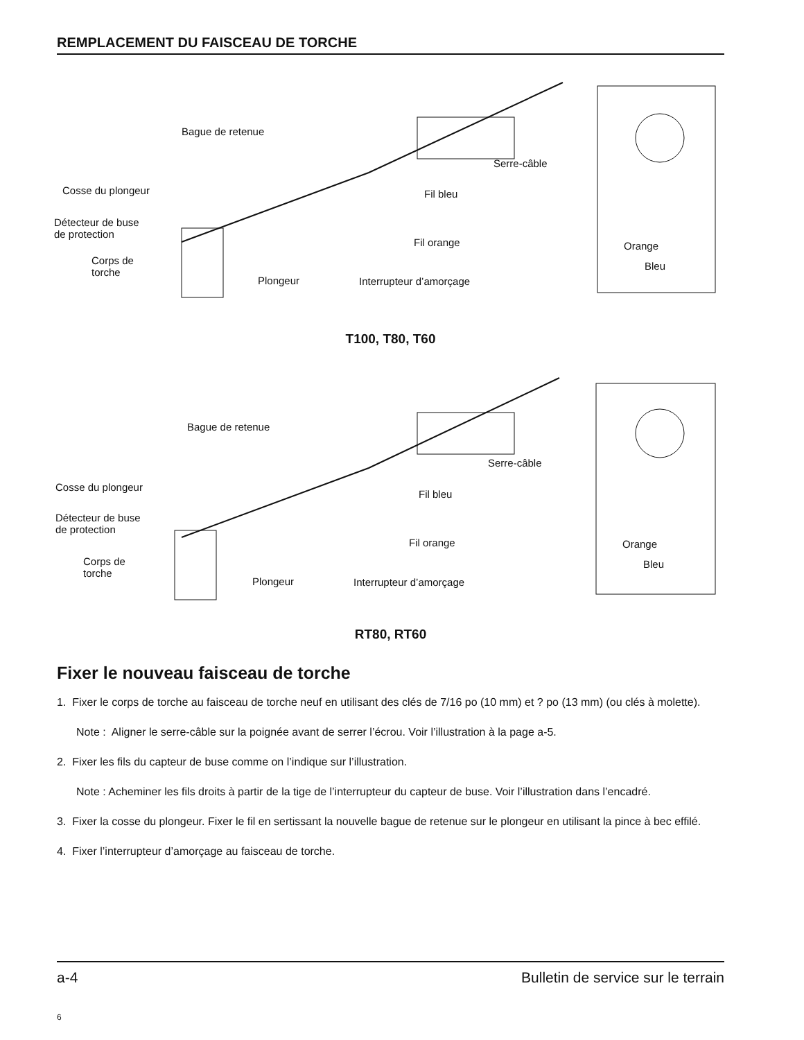REMPLACEMENT DU FAISCEAU DE TORCHE
Bague de retenue
Serre-câble
Cosse du plongeur Fil bleu
Détecteur de buse
de protection
Fil orange
Corps de
torche
Plongeur Interrupteur d’amorçage
Orange
Bleu
T100, T80, T60
Bague de retenue
Serre-câble
Cosse du plongeur
Fil bleu
Détecteur de buse
de protection
Fil orange
Corps de
torche
Plongeur Interrupteur d’amorçage
Orange
Bleu
RT80, RT60
Fixer le nouveau faisceau de torche
1. Fixer le corps de torche au faisceau de torche neuf en utilisant des clés de 7/16 po (10 mm) et ? po (13 mm) (ou clés à molette).
Note : Aligner le serre-câble sur la poignée avant de serrer l’écrou. Voir l’illustration à la page a-5.
2. Fixer les fils du capteur de buse comme on l’indique sur l’illustration.
Note : Acheminer les fils droits à partir de la tige de l’interrupteur du capteur de buse. Voir l’illustration dans l’encadré.
3. Fixer la cosse du plongeur. Fixer le fil en sertissant la nouvelle bague de retenue sur le plongeur en utilisant la pince à bec effilé.
4. Fixer l’interrupteur d’amorçage au faisceau de torche.
a-4 Bulletin de service sur le terrain
6